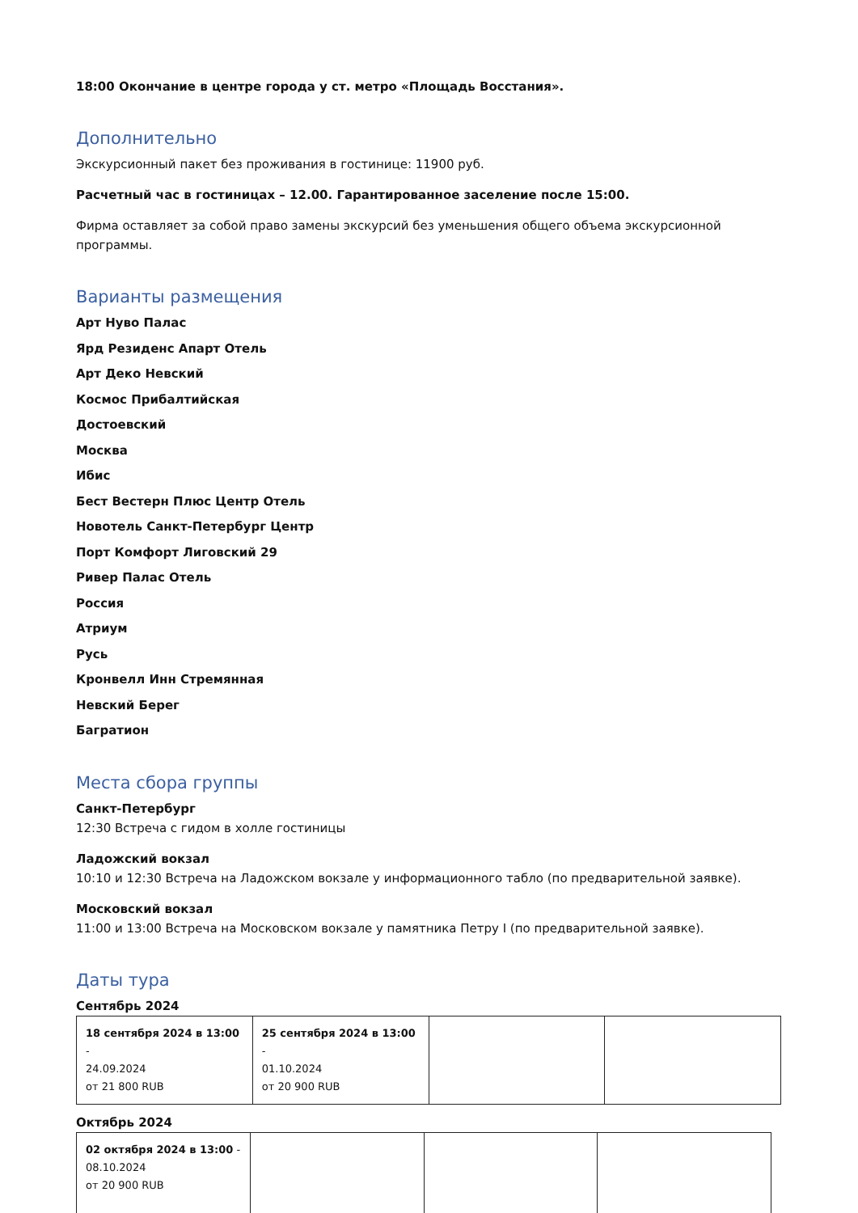18:00 Окончание в центре города у ст. метро «Площадь Восстания».
Дополнительно
Экскурсионный пакет без проживания в гостинице: 11900 руб.
Расчетный час в гостиницах – 12.00. Гарантированное заселение после 15:00.
Фирма оставляет за собой право замены экскурсий без уменьшения общего объема экскурсионной программы.
Варианты размещения
Арт Нуво Палас
Ярд Резиденс Апарт Отель
Арт Деко Невский
Космос Прибалтийская
Достоевский
Москва
Ибис
Бест Вестерн Плюс Центр Отель
Новотель Санкт-Петербург Центр
Порт Комфорт Лиговский 29
Ривер Палас Отель
Россия
Атриум
Русь
Кронвелл Инн Стремянная
Невский Берег
Багратион
Места сбора группы
Санкт-Петербург
12:30 Встреча с гидом в холле гостиницы
Ладожский вокзал
10:10 и 12:30 Встреча на Ладожском вокзале у информационного табло (по предварительной заявке).
Московский вокзал
11:00 и 13:00 Встреча на Московском вокзале у памятника Петру I (по предварительной заявке).
Даты тура
Сентябрь 2024
| 18 сентября 2024 в 13:00 - 24.09.2024 от 21 800 RUB | 25 сентября 2024 в 13:00 - 01.10.2024 от 20 900 RUB | | |
Октябрь 2024
| 02 октября 2024 в 13:00 - 08.10.2024 от 20 900 RUB | | | |